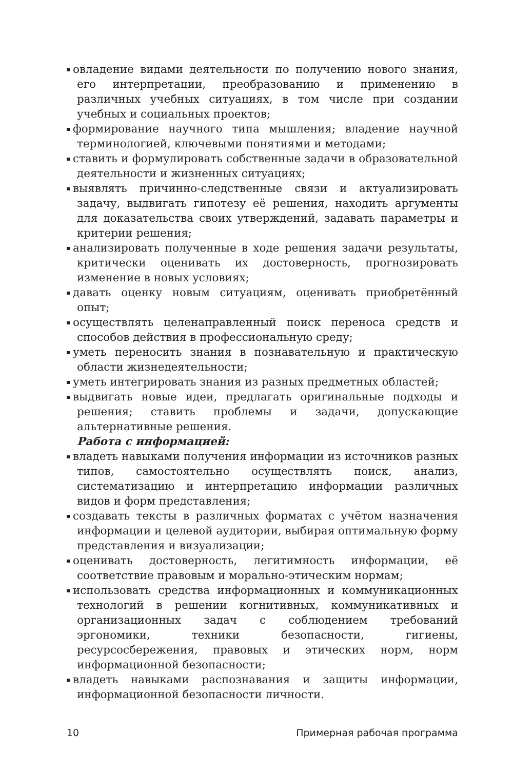овладение видами деятельности по получению нового знания, его интерпретации, преобразованию и применению в различных учебных ситуациях, в том числе при создании учебных и социальных проектов;
формирование научного типа мышления; владение научной терминологией, ключевыми понятиями и методами;
ставить и формулировать собственные задачи в образовательной деятельности и жизненных ситуациях;
выявлять причинно-следственные связи и актуализировать задачу, выдвигать гипотезу её решения, находить аргументы для доказательства своих утверждений, задавать параметры и критерии решения;
анализировать полученные в ходе решения задачи результаты, критически оценивать их достоверность, прогнозировать изменение в новых условиях;
давать оценку новым ситуациям, оценивать приобретённый опыт;
осуществлять целенаправленный поиск переноса средств и способов действия в профессиональную среду;
уметь переносить знания в познавательную и практическую области жизнедеятельности;
уметь интегрировать знания из разных предметных областей;
выдвигать новые идеи, предлагать оригинальные подходы и решения; ставить проблемы и задачи, допускающие альтернативные решения.
Работа с информацией:
владеть навыками получения информации из источников разных типов, самостоятельно осуществлять поиск, анализ, систематизацию и интерпретацию информации различных видов и форм представления;
создавать тексты в различных форматах с учётом назначения информации и целевой аудитории, выбирая оптимальную форму представления и визуализации;
оценивать достоверность, легитимность информации, её соответствие правовым и морально-этическим нормам;
использовать средства информационных и коммуникационных технологий в решении когнитивных, коммуникативных и организационных задач с соблюдением требований эргономики, техники безопасности, гигиены, ресурсосбережения, правовых и этических норм, норм информационной безопасности;
владеть навыками распознавания и защиты информации, информационной безопасности личности.
10 Примерная рабочая программа